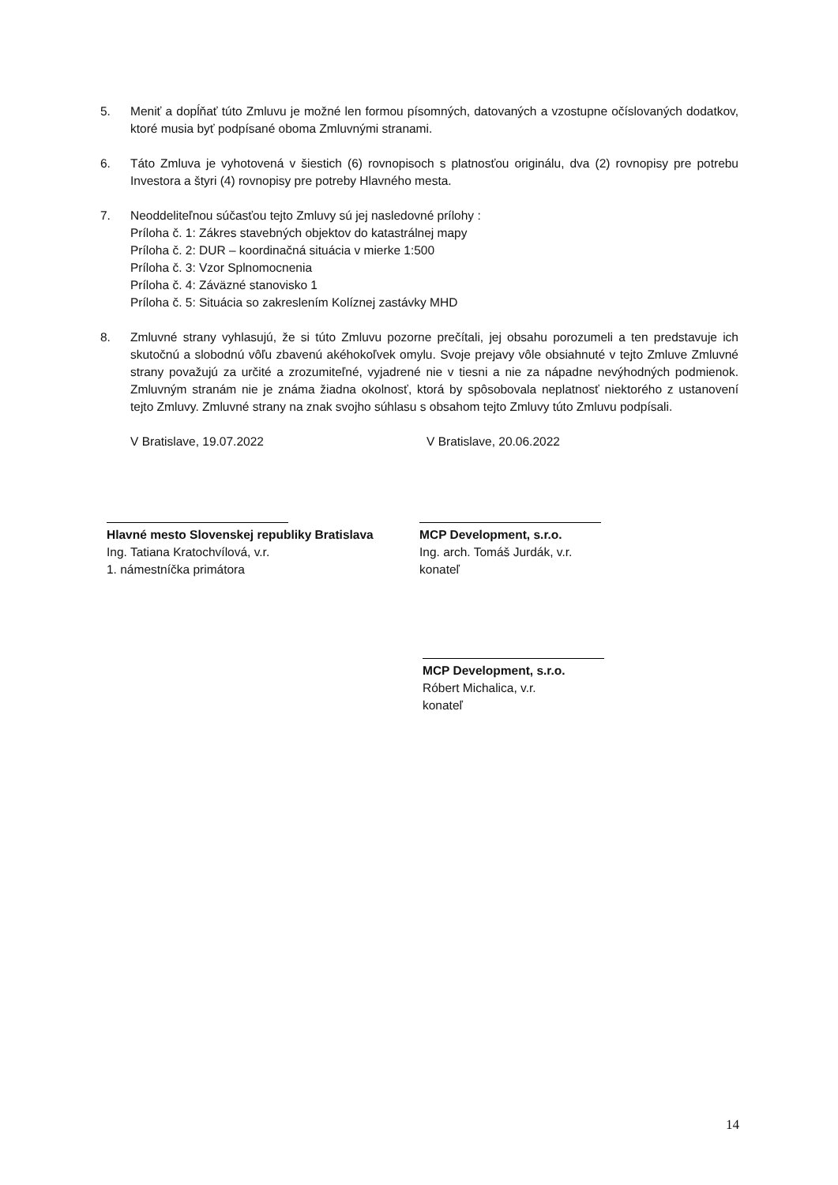5. Meniť a dopĺňať túto Zmluvu je možné len formou písomných, datovaných a vzostupne očíslovaných dodatkov, ktoré musia byť podpísané oboma Zmluvnými stranami.
6. Táto Zmluva je vyhotovená v šiestich (6) rovnopisoch s platnosťou originálu, dva (2) rovnopisy pre potrebu Investora a štyri (4) rovnopisy pre potreby Hlavného mesta.
7. Neoddeliteľnou súčasťou tejto Zmluvy sú jej nasledovné prílohy :
Príloha č. 1: Zákres stavebných objektov do katastrálnej mapy
Príloha č. 2: DUR – koordinačná situácia v mierke 1:500
Príloha č. 3: Vzor Splnomocnenia
Príloha č. 4: Záväzné stanovisko 1
Príloha č. 5: Situácia so zakreslením Kolíznej zastávky MHD
8. Zmluvné strany vyhlasujú, že si túto Zmluvu pozorne prečítali, jej obsahu porozumeli a ten predstavuje ich skutočnú a slobodnú vôľu zbavenú akéhokoľvek omylu. Svoje prejavy vôle obsiahnuté v tejto Zmluve Zmluvné strany považujú za určité a zrozumiteľné, vyjadrené nie v tiesni a nie za nápadne nevýhodných podmienok. Zmluvným stranám nie je známa žiadna okolnosť, ktorá by spôsobovala neplatnosť niektorého z ustanovení tejto Zmluvy. Zmluvné strany na znak svojho súhlasu s obsahom tejto Zmluvy túto Zmluvu podpísali.
V Bratislave, 19.07.2022 V Bratislave, 20.06.2022
Hlavné mesto Slovenskej republiky Bratislava
Ing. Tatiana Kratochvílová, v.r.
1. námestníčka primátora
MCP Development, s.r.o.
Ing. arch. Tomáš Jurdák, v.r.
konateľ
MCP Development, s.r.o.
Róbert Michalica, v.r.
konateľ
14